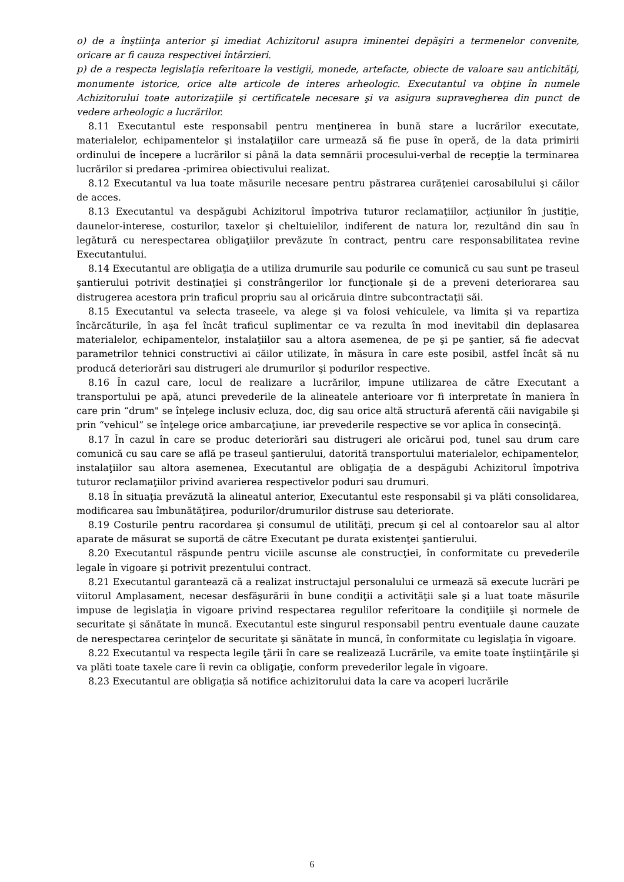o) de a înştiinţa anterior şi imediat Achizitorul asupra iminentei depăşiri a termenelor convenite, oricare ar fi cauza respectivei întârzieri.
p) de a respecta legislaţia referitoare la vestigii, monede, artefacte, obiecte de valoare sau antichităţi, monumente istorice, orice alte articole de interes arheologic. Executantul va obţine în numele Achizitorului toate autorizaţiile şi certificatele necesare şi va asigura supravegherea din punct de vedere arheologic a lucrărilor.
8.11 Executantul este responsabil pentru menţinerea în bună stare a lucrărilor executate, materialelor, echipamentelor şi instalaţiilor care urmează să fie puse în operă, de la data primirii ordinului de începere a lucrărilor si până la data semnării procesului-verbal de recepţie la terminarea lucrărilor si predarea -primirea obiectivului realizat.
8.12 Executantul va lua toate măsurile necesare pentru păstrarea curăţeniei carosabilului şi căilor de acces.
8.13 Executantul va despăgubi Achizitorul împotriva tuturor reclamaţiilor, acţiunilor în justiţie, daunelor-interese, costurilor, taxelor şi cheltuielilor, indiferent de natura lor, rezultând din sau în legătură cu nerespectarea obligaţiilor prevăzute în contract, pentru care responsabilitatea revine Executantului.
8.14 Executantul are obligaţia de a utiliza drumurile sau podurile ce comunică cu sau sunt pe traseul şantierului potrivit destinaţiei şi constrângerilor lor funcţionale şi de a preveni deteriorarea sau distrugerea acestora prin traficul propriu sau al oricăruia dintre subcontractaţii săi.
8.15 Executantul va selecta traseele, va alege şi va folosi vehiculele, va limita şi va repartiza încărcăturile, în aşa fel încât traficul suplimentar ce va rezulta în mod inevitabil din deplasarea materialelor, echipamentelor, instalaţiilor sau a altora asemenea, de pe şi pe şantier, să fie adecvat parametrilor tehnici constructivi ai căilor utilizate, în măsura în care este posibil, astfel încât să nu producă deteriorări sau distrugeri ale drumurilor şi podurilor respective.
8.16 În cazul care, locul de realizare a lucrărilor, impune utilizarea de către Executant a transportului pe apă, atunci prevederile de la alineatele anterioare vor fi interpretate în maniera în care prin “drum" se înţelege inclusiv ecluza, doc, dig sau orice altă structură aferentă căii navigabile şi prin “vehicul” se înţelege orice ambarcaţiune, iar prevederile respective se vor aplica în consecinţă.
8.17 În cazul în care se produc deteriorări sau distrugeri ale oricărui pod, tunel sau drum care comunică cu sau care se află pe traseul şantierului, datorită transportului materialelor, echipamentelor, instalaţiilor sau altora asemenea, Executantul are obligaţia de a despăgubi Achizitorul împotriva tuturor reclamaţiilor privind avarierea respectivelor poduri sau drumuri.
8.18 În situaţia prevăzută la alineatul anterior, Executantul este responsabil şi va plăti consolidarea, modificarea sau îmbunătăţirea, podurilor/drumurilor distruse sau deteriorate.
8.19 Costurile pentru racordarea şi consumul de utilităţi, precum şi cel al contoarelor sau al altor aparate de măsurat se suportă de către Executant pe durata existenţei şantierului.
8.20 Executantul răspunde pentru viciile ascunse ale construcţiei, în conformitate cu prevederile legale în vigoare şi potrivit prezentului contract.
8.21 Executantul garantează că a realizat instructajul personalului ce urmează să execute lucrări pe viitorul Amplasament, necesar desfăşurării în bune condiţii a activităţii sale şi a luat toate măsurile impuse de legislaţia în vigoare privind respectarea regulilor referitoare la condiţiile şi normele de securitate şi sănătate în muncă. Executantul este singurul responsabil pentru eventuale daune cauzate de nerespectarea cerinţelor de securitate şi sănătate în muncă, în conformitate cu legislaţia în vigoare.
8.22 Executantul va respecta legile ţării în care se realizează Lucrările, va emite toate înştiinţările şi va plăti toate taxele care îi revin ca obligaţie, conform prevederilor legale în vigoare.
8.23 Executantul are obligaţia să notifice achizitorului data la care va acoperi lucrările
6